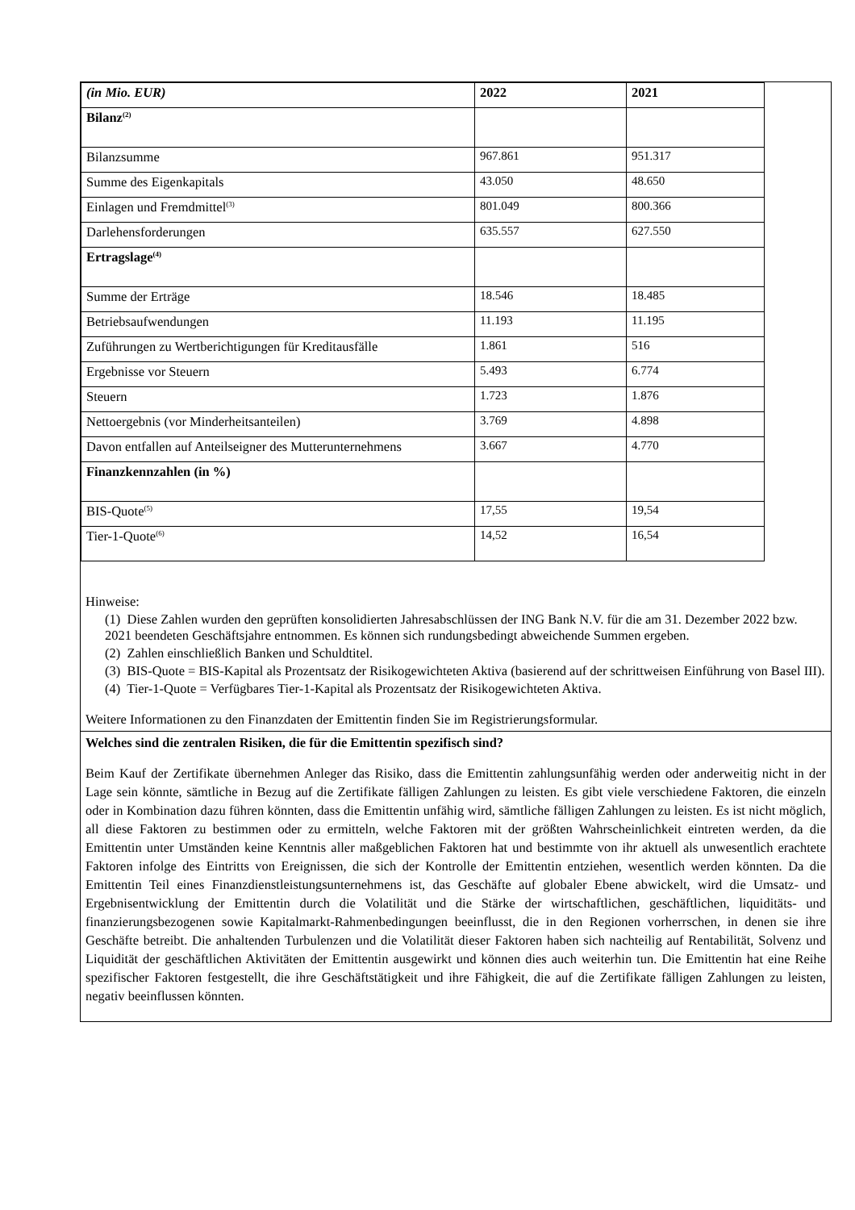| (in Mio. EUR) | 2022 | 2021 |
| --- | --- | --- |
| Bilanz<sup>(2)</sup> | | |
| Bilanzsumme | 967.861 | 951.317 |
| Summe des Eigenkapitals | 43.050 | 48.650 |
| Einlagen und Fremdmittel<sup>(3)</sup> | 801.049 | 800.366 |
| Darlehensforderungen | 635.557 | 627.550 |
| Ertragslage<sup>(4)</sup> | | |
| Summe der Erträge | 18.546 | 18.485 |
| Betriebsaufwendungen | 11.193 | 11.195 |
| Zuführungen zu Wertberichtigungen für Kreditausfälle | 1.861 | 516 |
| Ergebnisse vor Steuern | 5.493 | 6.774 |
| Steuern | 1.723 | 1.876 |
| Nettoergebnis (vor Minderheitsanteilen) | 3.769 | 4.898 |
| Davon entfallen auf Anteilseigner des Mutterunternehmens | 3.667 | 4.770 |
| Finanzkennzahlen (in %) | | |
| BIS-Quote<sup>(5)</sup> | 17,55 | 19,54 |
| Tier-1-Quote<sup>(6)</sup> | 14,52 | 16,54 |
Hinweise:
(1) Diese Zahlen wurden den geprüften konsolidierten Jahresabschlüssen der ING Bank N.V. für die am 31. Dezember 2022 bzw. 2021 beendeten Geschäftsjahre entnommen. Es können sich rundungsbedingt abweichende Summen ergeben.
(2) Zahlen einschließlich Banken und Schuldtitel.
(3) BIS-Quote = BIS-Kapital als Prozentsatz der Risikogewichteten Aktiva (basierend auf der schrittweisen Einführung von Basel III).
(4) Tier-1-Quote = Verfügbares Tier-1-Kapital als Prozentsatz der Risikogewichteten Aktiva.
Weitere Informationen zu den Finanzdaten der Emittentin finden Sie im Registrierungsformular.
Welches sind die zentralen Risiken, die für die Emittentin spezifisch sind?
Beim Kauf der Zertifikate übernehmen Anleger das Risiko, dass die Emittentin zahlungsunfähig werden oder anderweitig nicht in der Lage sein könnte, sämtliche in Bezug auf die Zertifikate fälligen Zahlungen zu leisten. Es gibt viele verschiedene Faktoren, die einzeln oder in Kombination dazu führen könnten, dass die Emittentin unfähig wird, sämtliche fälligen Zahlungen zu leisten. Es ist nicht möglich, all diese Faktoren zu bestimmen oder zu ermitteln, welche Faktoren mit der größten Wahrscheinlichkeit eintreten werden, da die Emittentin unter Umständen keine Kenntnis aller maßgeblichen Faktoren hat und bestimmte von ihr aktuell als unwesentlich erachtete Faktoren infolge des Eintritts von Ereignissen, die sich der Kontrolle der Emittentin entziehen, wesentlich werden könnten. Da die Emittentin Teil eines Finanzdienstleistungsunternehmens ist, das Geschäfte auf globaler Ebene abwickelt, wird die Umsatz- und Ergebnisentwicklung der Emittentin durch die Volatilität und die Stärke der wirtschaftlichen, geschäftlichen, liquiditäts- und finanzierungsbezogenen sowie Kapitalmarkt-Rahmenbedingungen beeinflusst, die in den Regionen vorherrschen, in denen sie ihre Geschäfte betreibt. Die anhaltenden Turbulenzen und die Volatilität dieser Faktoren haben sich nachteilig auf Rentabilität, Solvenz und Liquidität der geschäftlichen Aktivitäten der Emittentin ausgewirkt und können dies auch weiterhin tun. Die Emittentin hat eine Reihe spezifischer Faktoren festgestellt, die ihre Geschäftstätigkeit und ihre Fähigkeit, die auf die Zertifikate fälligen Zahlungen zu leisten, negativ beeinflussen könnten.